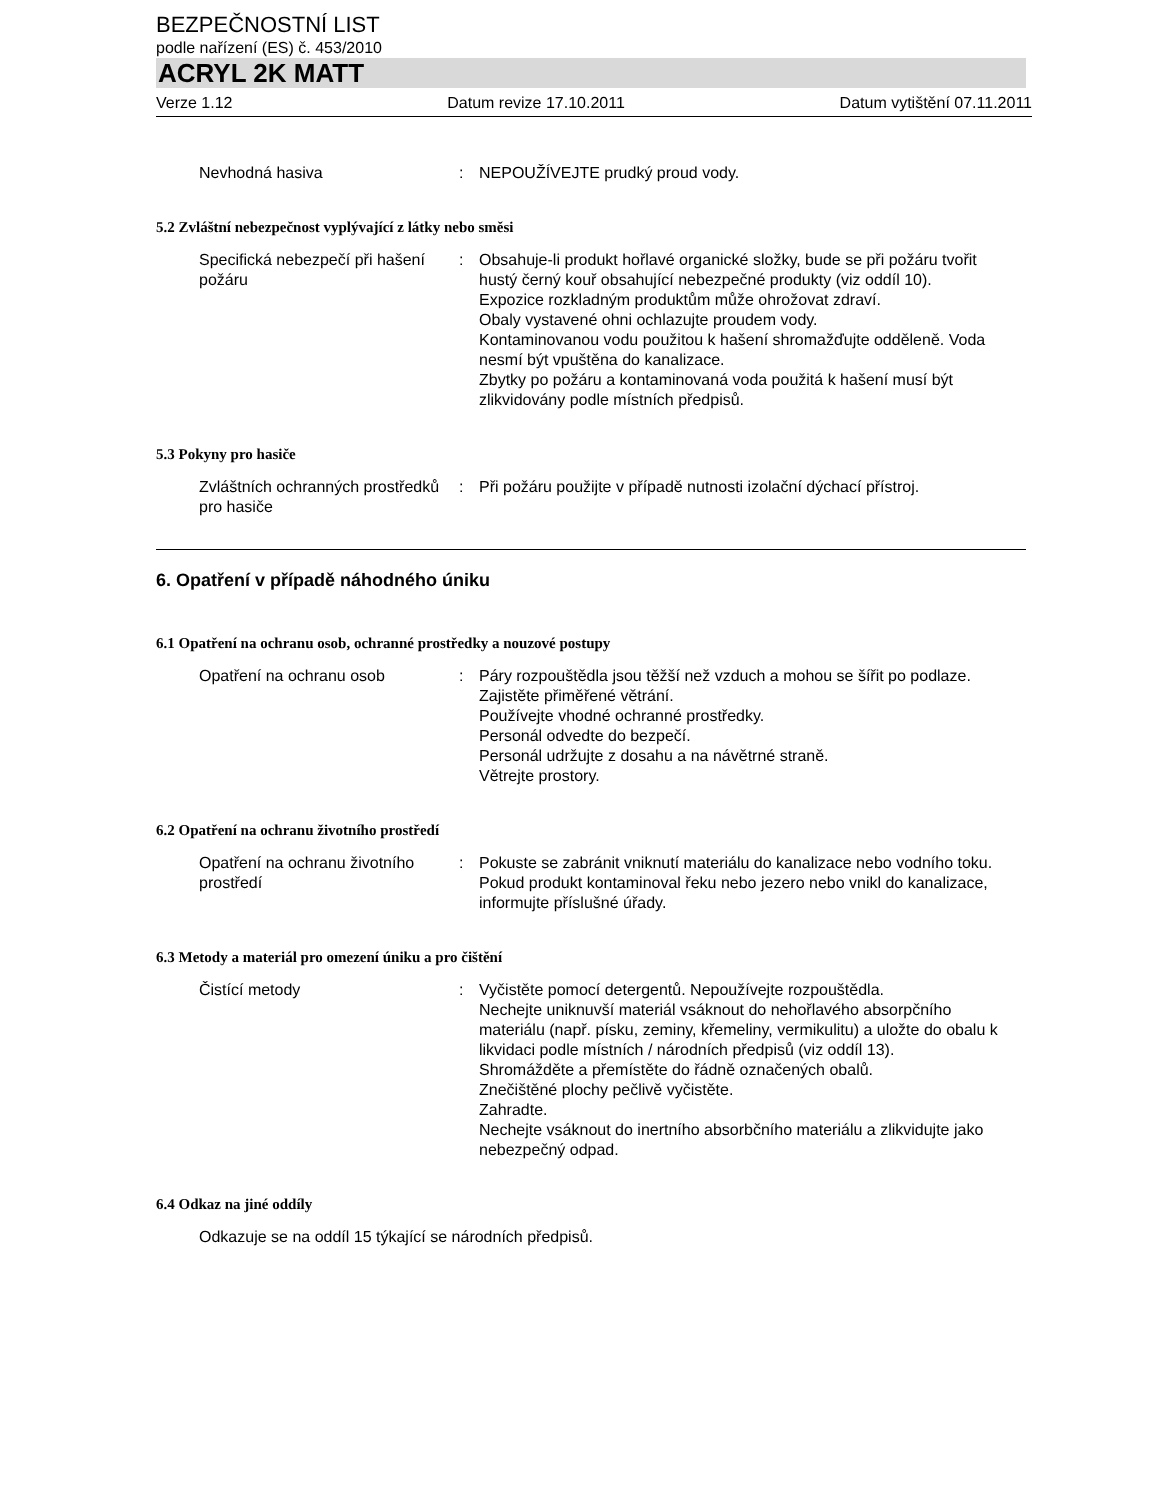BEZPEČNOSTNÍ LIST
podle nařízení (ES) č. 453/2010
ACRYL 2K MATT
Verze 1.12 Datum revize 17.10.2011 Datum vytištění 07.11.2011
Nevhodná hasiva : NEPOUŽÍVEJTE prudký proud vody.
5.2 Zvláštní nebezpečnost vyplývající z látky nebo směsi
Specifická nebezpečí při hašení požáru
: Obsahuje-li produkt hořlavé organické složky, bude se při požáru tvořit hustý černý kouř obsahující nebezpečné produkty (viz oddíl 10).
Expozice rozkladným produktům může ohrožovat zdraví.
Obaly vystavené ohni ochlazujte proudem vody.
Kontaminovanou vodu použitou k hašení shromažďujte odděleně. Voda nesmí být vpuštěna do kanalizace.
Zbytky po požáru a kontaminovaná voda použitá k hašení musí být zlikvidovány podle místních předpisů.
5.3 Pokyny pro hasiče
Zvláštních ochranných prostředků pro hasiče
: Při požáru použijte v případě nutnosti izolační dýchací přístroj.
6. Opatření v případě náhodného úniku
6.1 Opatření na ochranu osob, ochranné prostředky a nouzové postupy
Opatření na ochranu osob : Páry rozpouštědla jsou těžší než vzduch a mohou se šířit po podlaze.
Zajistěte přiměřené větrání.
Používejte vhodné ochranné prostředky.
Personál odvedte do bezpečí.
Personál udržujte z dosahu a na návětrné straně.
Větrejte prostory.
6.2 Opatření na ochranu životního prostředí
Opatření na ochranu životního prostředí
: Pokuste se zabránit vniknutí materiálu do kanalizace nebo vodního toku.
Pokud produkt kontaminoval řeku nebo jezero nebo vnikl do kanalizace, informujte příslušné úřady.
6.3 Metody a materiál pro omezení úniku a pro čištění
Čistící metody : Vyčistěte pomocí detergentů. Nepoužívejte rozpouštědla.
Nechejte uniknuvší materiál vsáknout do nehořlavého absorpčního materiálu (např. písku, zeminy, křemeliny, vermikulitu) a uložte do obalu k likvidaci podle místních / národních předpisů (viz oddíl 13).
Shromážděte a přemístěte do řádně označených obalů.
Znečištěné plochy pečlivě vyčistěte.
Zahradte.
Nechejte vsáknout do inertního absorbčního materiálu a zlikvidujte jako nebezpečný odpad.
6.4 Odkaz na jiné oddíly
Odkazuje se na oddíl 15 týkající se národních předpisů.